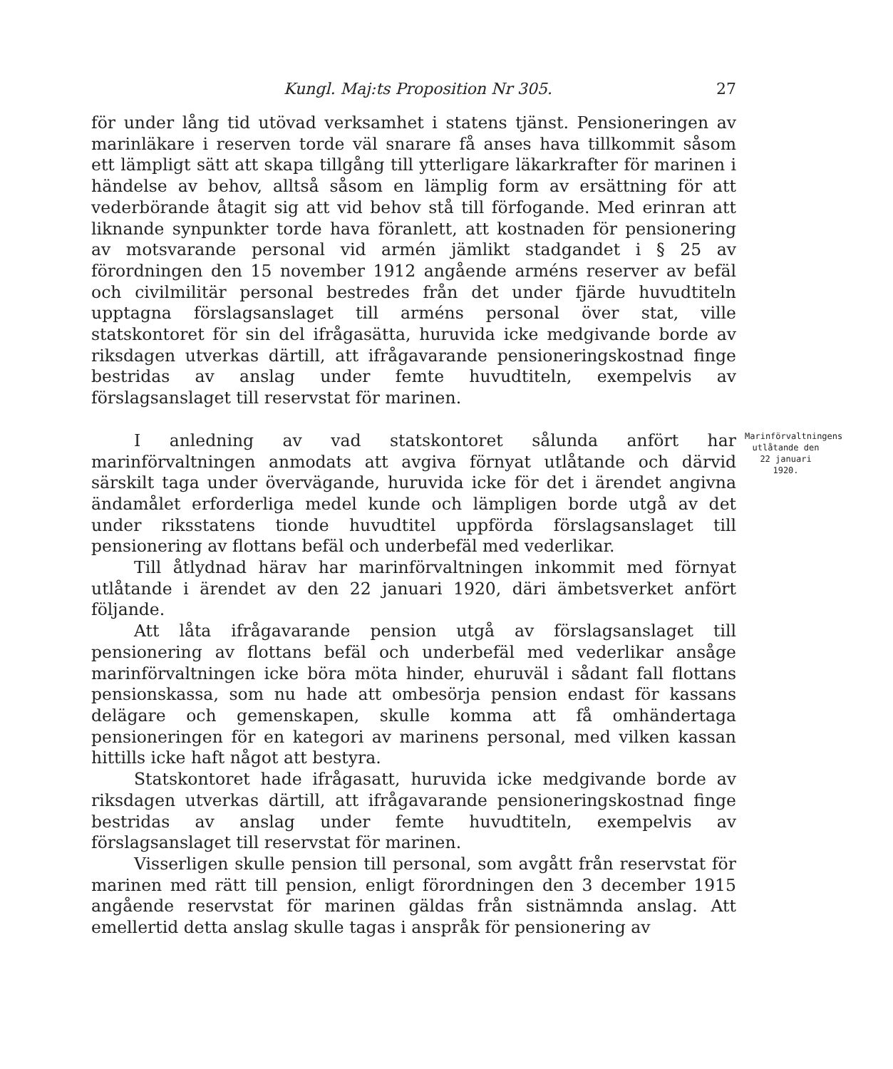Kungl. Maj:ts Proposition Nr 305. 27
för under lång tid utövad verksamhet i statens tjänst. Pensioneringen av marinläkare i reserven torde väl snarare få anses hava tillkommit såsom ett lämpligt sätt att skapa tillgång till ytterligare läkarkrafter för marinen i händelse av behov, alltså såsom en lämplig form av ersättning för att vederbörande åtagit sig att vid behov stå till förfogande. Med erinran att liknande synpunkter torde hava föranlett, att kostnaden för pensionering av motsvarande personal vid armén jämlikt stadgandet i § 25 av förordningen den 15 november 1912 angående arméns reserver av befäl och civilmilitär personal bestredes från det under fjärde huvudtiteln upptagna förslagsanslaget till arméns personal över stat, ville statskontoret för sin del ifrågasätta, huruvida icke medgivande borde av riksdagen utverkas därtill, att ifrågavarande pensioneringskostnad finge bestridas av anslag under femte huvudtiteln, exempelvis av förslagsanslaget till reservstat för marinen.
I anledning av vad statskontoret sålunda anfört har marinförvaltningen anmodats att avgiva förnyat utlåtande och därvid särskilt taga under övervägande, huruvida icke för det i ärendet angivna ändamålet erforderliga medel kunde och lämpligen borde utgå av det under riksstatens tionde huvudtitel uppförda förslagsanslaget till pensionering av flottans befäl och underbefäl med vederlikar.
Marinförvaltningens utlåtande den 22 januari 1920.
Till åtlydnad härav har marinförvaltningen inkommit med förnyat utlåtande i ärendet av den 22 januari 1920, däri ämbetsverket anfört följande.
Att låta ifrågavarande pension utgå av förslagsanslaget till pensionering av flottans befäl och underbefäl med vederlikar ansåge marinförvaltningen icke böra möta hinder, ehuruväl i sådant fall flottans pensionskassa, som nu hade att ombesörja pension endast för kassans delägare och gemenskapen, skulle komma att få omhändertaga pensioneringen för en kategori av marinens personal, med vilken kassan hittills icke haft något att bestyra.
Statskontoret hade ifrågasatt, huruvida icke medgivande borde av riksdagen utverkas därtill, att ifrågavarande pensioneringskostnad finge bestridas av anslag under femte huvudtiteln, exempelvis av förslagsanslaget till reservstat för marinen.
Visserligen skulle pension till personal, som avgått från reservstat för marinen med rätt till pension, enligt förordningen den 3 december 1915 angående reservstat för marinen gäldas från sistnämnda anslag. Att emellertid detta anslag skulle tagas i anspråk för pensionering av